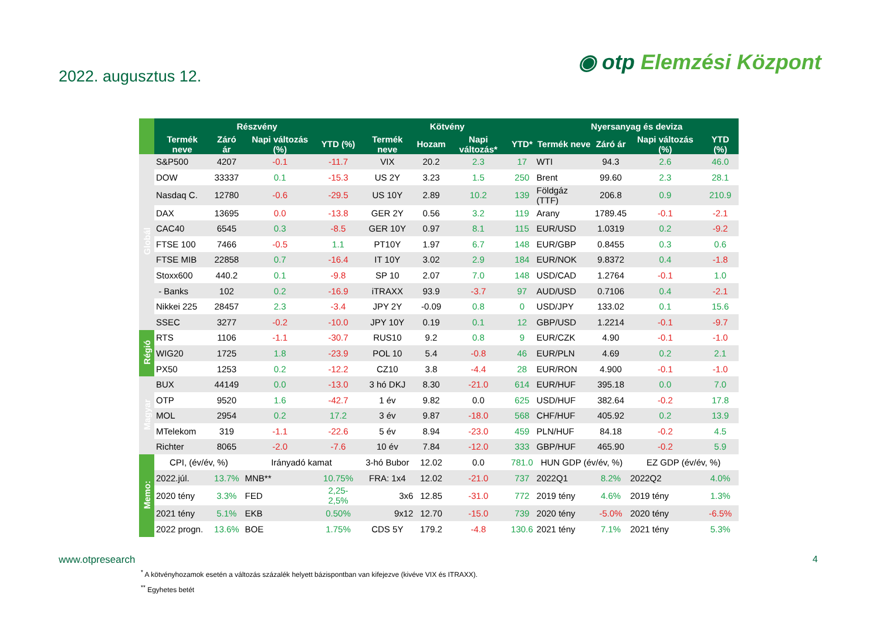2022. augusztus 12.
◉ otp Elemzési Központ
| | Részvény | | | | Kötvény | | | | Nyersanyag és deviza | | | |
| --- | --- | --- | --- | --- | --- | --- | --- | --- | --- | --- | --- | --- |
| | Termék neve | Záró ár | Napi változás (%) | YTD (%) | Termék neve | Hozam | Napi változás* | YTD* | Termék neve | Záró ár | Napi változás (%) | YTD (%) |
| Globál | S&P500 | 4207 | -0.1 | -11.7 | VIX | 20.2 | 2.3 | 17 | WTI | 94.3 | 2.6 | 46.0 |
| | DOW | 33337 | 0.1 | -15.3 | US 2Y | 3.23 | 1.5 | 250 | Brent | 99.60 | 2.3 | 28.1 |
| | Nasdaq C. | 12780 | -0.6 | -29.5 | US 10Y | 2.89 | 10.2 | 139 | Földgáz (TTF) | 206.8 | 0.9 | 210.9 |
| | DAX | 13695 | 0.0 | -13.8 | GER 2Y | 0.56 | 3.2 | 119 | Arany | 1789.45 | -0.1 | -2.1 |
| | CAC40 | 6545 | 0.3 | -8.5 | GER 10Y | 0.97 | 8.1 | 115 | EUR/USD | 1.0319 | 0.2 | -9.2 |
| | FTSE 100 | 7466 | -0.5 | 1.1 | PT10Y | 1.97 | 6.7 | 148 | EUR/GBP | 0.8455 | 0.3 | 0.6 |
| | FTSE MIB | 22858 | 0.7 | -16.4 | IT 10Y | 3.02 | 2.9 | 184 | EUR/NOK | 9.8372 | 0.4 | -1.8 |
| | Stoxx600 | 440.2 | 0.1 | -9.8 | SP 10 | 2.07 | 7.0 | 148 | USD/CAD | 1.2764 | -0.1 | 1.0 |
| | - Banks | 102 | 0.2 | -16.9 | iTRAXX | 93.9 | -3.7 | 97 | AUD/USD | 0.7106 | 0.4 | -2.1 |
| | Nikkei 225 | 28457 | 2.3 | -3.4 | JPY 2Y | -0.09 | 0.8 | 0 | USD/JPY | 133.02 | 0.1 | 15.6 |
| | SSEC | 3277 | -0.2 | -10.0 | JPY 10Y | 0.19 | 0.1 | 12 | GBP/USD | 1.2214 | -0.1 | -9.7 |
| Régió | RTS | 1106 | -1.1 | -30.7 | RUS10 | 9.2 | 0.8 | 9 | EUR/CZK | 4.90 | -0.1 | -1.0 |
| | WIG20 | 1725 | 1.8 | -23.9 | POL 10 | 5.4 | -0.8 | 46 | EUR/PLN | 4.69 | 0.2 | 2.1 |
| | PX50 | 1253 | 0.2 | -12.2 | CZ10 | 3.8 | -4.4 | 28 | EUR/RON | 4.900 | -0.1 | -1.0 |
| Magyar | BUX | 44149 | 0.0 | -13.0 | 3 hó DKJ | 8.30 | -21.0 | 614 | EUR/HUF | 395.18 | 0.0 | 7.0 |
| | OTP | 9520 | 1.6 | -42.7 | 1 év | 9.82 | 0.0 | 625 | USD/HUF | 382.64 | -0.2 | 17.8 |
| | MOL | 2954 | 0.2 | 17.2 | 3 év | 9.87 | -18.0 | 568 | CHF/HUF | 405.92 | 0.2 | 13.9 |
| | MTelekom | 319 | -1.1 | -22.6 | 5 év | 8.94 | -23.0 | 459 | PLN/HUF | 84.18 | -0.2 | 4.5 |
| | Richter | 8065 | -2.0 | -7.6 | 10 év | 7.84 | -12.0 | 333 | GBP/HUF | 465.90 | -0.2 | 5.9 |
| Memo: | CPI, (év/év, %) | | Irányadó kamat | | 3-hó Bubor | 12.02 | 0.0 | 781.0 | HUN GDP (év/év, %) | | EZ GDP (év/év, %) | |
| | 2022.júl. | 13.7% | MNB** | 10.75% | FRA: 1x4 | 12.02 | -21.0 | 737 | 2022Q1 | 8.2% | 2022Q2 | 4.0% |
| | 2020 tény | 3.3% | FED | 2,25-2,5% | 3x6 | 12.85 | -31.0 | 772 | 2019 tény | 4.6% | 2019 tény | 1.3% |
| | 2021 tény | 5.1% | EKB | 0.50% | 9x12 | 12.70 | -15.0 | 739 | 2020 tény | -5.0% | 2020 tény | -6.5% |
| | 2022 progn. | 13.6% | BOE | 1.75% | CDS 5Y | 179.2 | -4.8 | 130.6 | 2021 tény | 7.1% | 2021 tény | 5.3% |
www.otpresearch 4
<sup>*</sup> A kötvényhozamok esetén a változás százalék helyett bázispontban van kifejezve (kivéve VIX és ITRAXX).
<sup>**</sup> Egyhetes betét